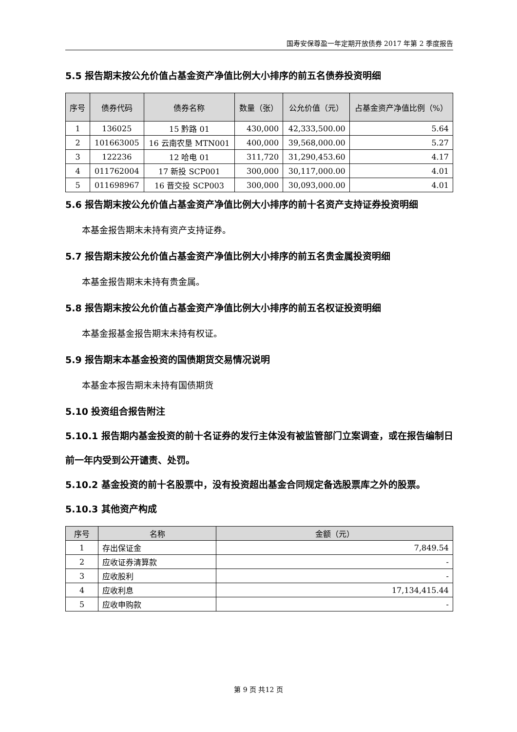国寿安保尊盈一年定期开放债券 2017 年第 2 季度报告
5.5 报告期末按公允价值占基金资产净值比例大小排序的前五名债券投资明细
| 序号 | 债券代码 | 债券名称 | 数量（张） | 公允价值（元） | 占基金资产净值比例（%） |
| --- | --- | --- | --- | --- | --- |
| 1 | 136025 | 15 黔路 01 | 430,000 | 42,333,500.00 | 5.64 |
| 2 | 101663005 | 16 云南农垦 MTN001 | 400,000 | 39,568,000.00 | 5.27 |
| 3 | 122236 | 12 哈电 01 | 311,720 | 31,290,453.60 | 4.17 |
| 4 | 011762004 | 17 新投 SCP001 | 300,000 | 30,117,000.00 | 4.01 |
| 5 | 011698967 | 16 晋交投 SCP003 | 300,000 | 30,093,000.00 | 4.01 |
5.6 报告期末按公允价值占基金资产净值比例大小排序的前十名资产支持证券投资明细
本基金报告期末未持有资产支持证券。
5.7 报告期末按公允价值占基金资产净值比例大小排序的前五名贵金属投资明细
本基金报告期末未持有贵金属。
5.8 报告期末按公允价值占基金资产净值比例大小排序的前五名权证投资明细
本基金报基金报告期末未持有权证。
5.9 报告期末本基金投资的国债期货交易情况说明
本基金本报告期末未持有国债期货
5.10 投资组合报告附注
5.10.1 报告期内基金投资的前十名证券的发行主体没有被监管部门立案调查，或在报告编制日前一年内受到公开谴责、处罚。
5.10.2 基金投资的前十名股票中，没有投资超出基金合同规定备选股票库之外的股票。
5.10.3 其他资产构成
| 序号 | 名称 | 金额（元） |
| --- | --- | --- |
| 1 | 存出保证金 | 7,849.54 |
| 2 | 应收证券清算款 | - |
| 3 | 应收股利 | - |
| 4 | 应收利息 | 17,134,415.44 |
| 5 | 应收申购款 | - |
第 9 页 共12 页